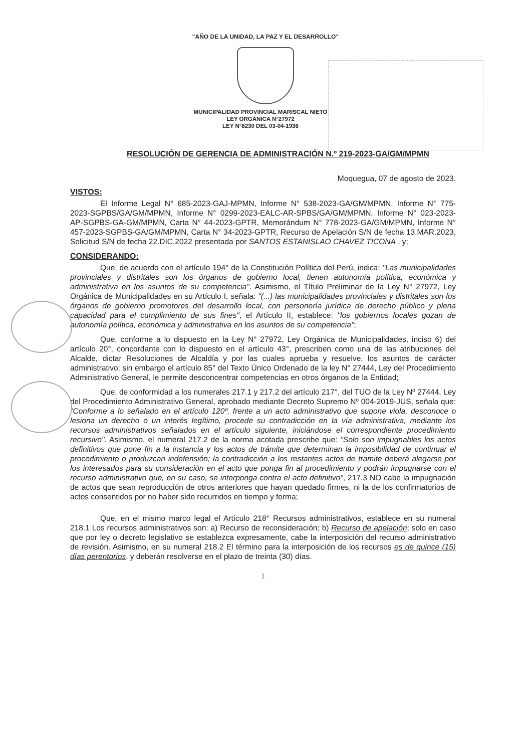"AÑO DE LA UNIDAD, LA PAZ Y EL DESARROLLO"
MUNICIPALIDAD PROVINCIAL MARISCAL NIETO
LEY ORGÁNICA N°27972
LEY N°8230 DEL 03-04-1936
RESOLUCIÓN DE GERENCIA DE ADMINISTRACIÓN N.º 219-2023-GA/GM/MPMN
Moquegua, 07 de agosto de 2023.
VISTOS:
El Informe Legal N° 685-2023-GAJ-MPMN, Informe N° 538-2023-GA/GM/MPMN, Informe N° 775-2023-SGPBS/GA/GM/MPMN, Informe N° 0299-2023-EALC-AR-SPBS/GA/GM/MPMN, Informe N° 023-2023-AP-SGPBS-GA-GM/MPMN, Carta N° 44-2023-GPTR, Memorándum N° 778-2023-GA/GM/MPMN, Informe N° 457-2023-SGPBS-GA/GM/MPMN, Carta N° 34-2023-GPTR, Recurso de Apelación S/N de fecha 13.MAR.2023, Solicitud S/N de fecha 22.DIC.2022 presentada por SANTOS ESTANISLAO CHAVEZ TICONA , y;
CONSIDERANDO:
Que, de acuerdo con el artículo 194° de la Constitución Política del Perú, indica: "Las municipalidades provinciales y distritales son los órganos de gobierno local, tienen autonomía política, económica y administrativa en los asuntos de su competencia". Asimismo, el Título Preliminar de la Ley N° 27972, Ley Orgánica de Municipalidades en su Artículo I, señala: "(...) las municipalidades provinciales y distritales son los órganos de gobierno promotores del desarrollo local, con personería jurídica de derecho público y plena capacidad para el cumplimiento de sus fines", el Artículo II, establece: "los gobiernos locales gozan de autonomía política, económica y administrativa en los asuntos de su competencia";
Que, conforme a lo dispuesto en la Ley N° 27972, Ley Orgánica de Municipalidades, inciso 6) del artículo 20°, concordante con lo dispuesto en el artículo 43°, prescriben como una de las atribuciones del Alcalde, dictar Resoluciones de Alcaldía y por las cuales aprueba y resuelve, los asuntos de carácter administrativo; sin embargo el artículo 85° del Texto Único Ordenado de la ley N° 27444, Ley del Procedimiento Administrativo General, le permite desconcentrar competencias en otros órganos de la Entidad;
Que, de conformidad a los numerales 217.1 y 217.2 del artículo 217°, del TUO de la Ley Nº 27444, Ley del Procedimiento Administrativo General, aprobado mediante Decreto Supremo Nº 004-2019-JUS, señala que: "Conforme a lo señalado en el artículo 120º, frente a un acto administrativo que supone viola, desconoce o lesiona un derecho o un interés legítimo, procede su contradicción en la vía administrativa, mediante los recursos administrativos señalados en el artículo siguiente, iniciándose el correspondiente procedimiento recursivo". Asimismo, el numeral 217.2 de la norma acotada prescribe que: "Solo son impugnables los actos definitivos que pone fin a la instancia y los actos de trámite que determinan la imposibilidad de continuar el procedimiento o produzcan indefensión; la contradicción a los restantes actos de tramite deberá alegarse por los interesados para su consideración en el acto que ponga fin al procedimiento y podrán impugnarse con el recurso administrativo que, en su caso, se interponga contra el acto definitivo", 217.3 NO cabe la impugnación de actos que sean reproducción de otros anteriores que hayan quedado firmes, ni la de los confirmatorios de actos consentidos por no haber sido recurridos en tiempo y forma;
Que, en el mismo marco legal el Artículo 218° Recursos administrativos, establece en su numeral 218.1 Los recursos administrativos son: a) Recurso de reconsideración; b) Recurso de apelación; solo en caso que por ley o decreto legislativo se establezca expresamente, cabe la interposición del recurso administrativo de revisión. Asimismo, en su numeral 218.2 El término para la interposición de los recursos es de quince (15) días perentorios, y deberán resolverse en el plazo de treinta (30) días.
1